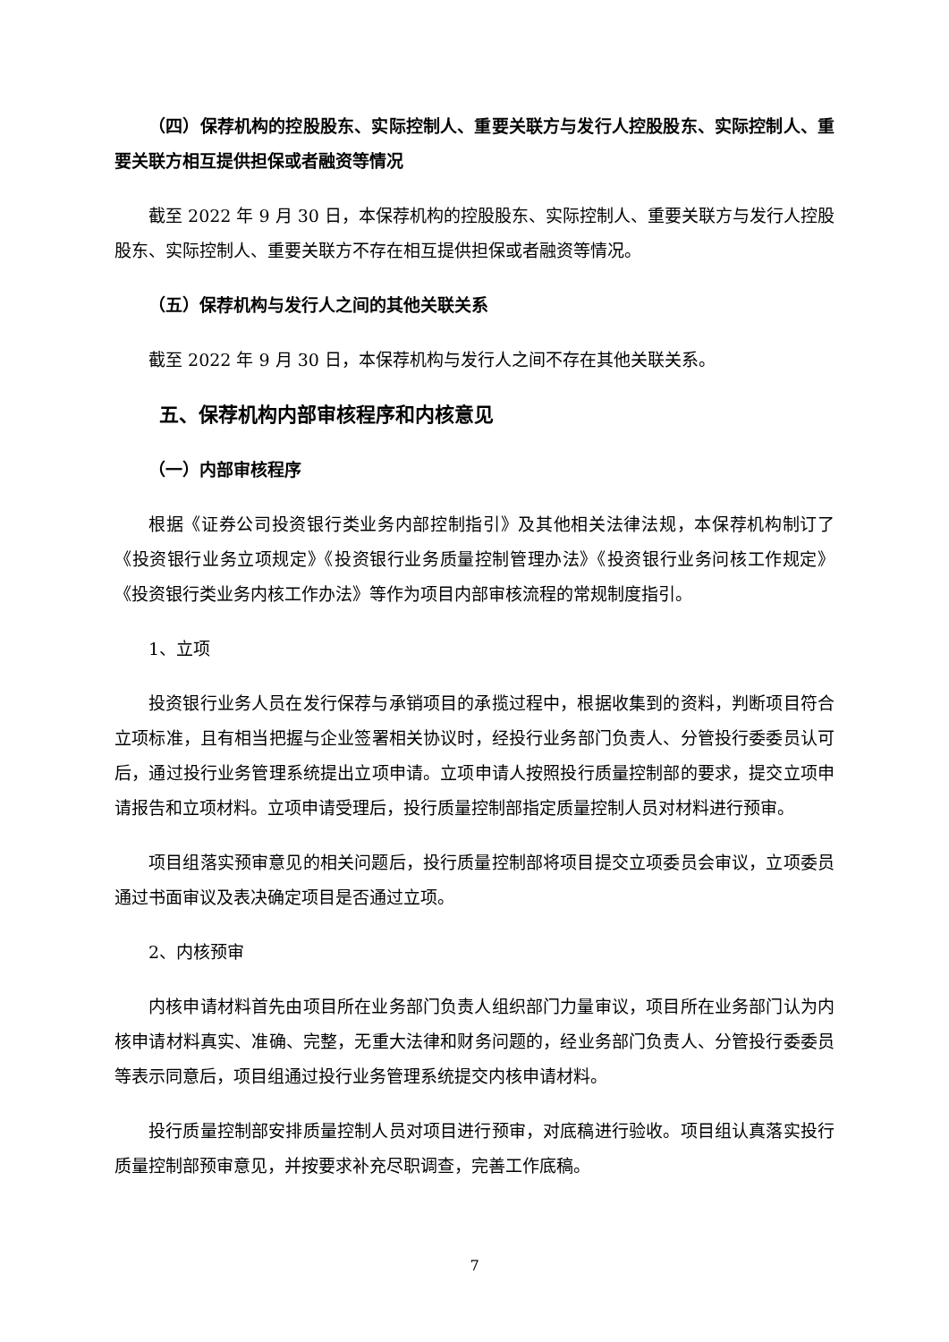（四）保荐机构的控股股东、实际控制人、重要关联方与发行人控股股东、实际控制人、重要关联方相互提供担保或者融资等情况
截至 2022 年 9 月 30 日，本保荐机构的控股股东、实际控制人、重要关联方与发行人控股股东、实际控制人、重要关联方不存在相互提供担保或者融资等情况。
（五）保荐机构与发行人之间的其他关联关系
截至 2022 年 9 月 30 日，本保荐机构与发行人之间不存在其他关联关系。
五、保荐机构内部审核程序和内核意见
（一）内部审核程序
根据《证券公司投资银行类业务内部控制指引》及其他相关法律法规，本保荐机构制订了《投资银行业务立项规定》《投资银行业务质量控制管理办法》《投资银行业务问核工作规定》《投资银行类业务内核工作办法》等作为项目内部审核流程的常规制度指引。
1、立项
投资银行业务人员在发行保荐与承销项目的承揽过程中，根据收集到的资料，判断项目符合立项标准，且有相当把握与企业签署相关协议时，经投行业务部门负责人、分管投行委委员认可后，通过投行业务管理系统提出立项申请。立项申请人按照投行质量控制部的要求，提交立项申请报告和立项材料。立项申请受理后，投行质量控制部指定质量控制人员对材料进行预审。
项目组落实预审意见的相关问题后，投行质量控制部将项目提交立项委员会审议，立项委员通过书面审议及表决确定项目是否通过立项。
2、内核预审
内核申请材料首先由项目所在业务部门负责人组织部门力量审议，项目所在业务部门认为内核申请材料真实、准确、完整，无重大法律和财务问题的，经业务部门负责人、分管投行委委员等表示同意后，项目组通过投行业务管理系统提交内核申请材料。
投行质量控制部安排质量控制人员对项目进行预审，对底稿进行验收。项目组认真落实投行质量控制部预审意见，并按要求补充尽职调查，完善工作底稿。
7